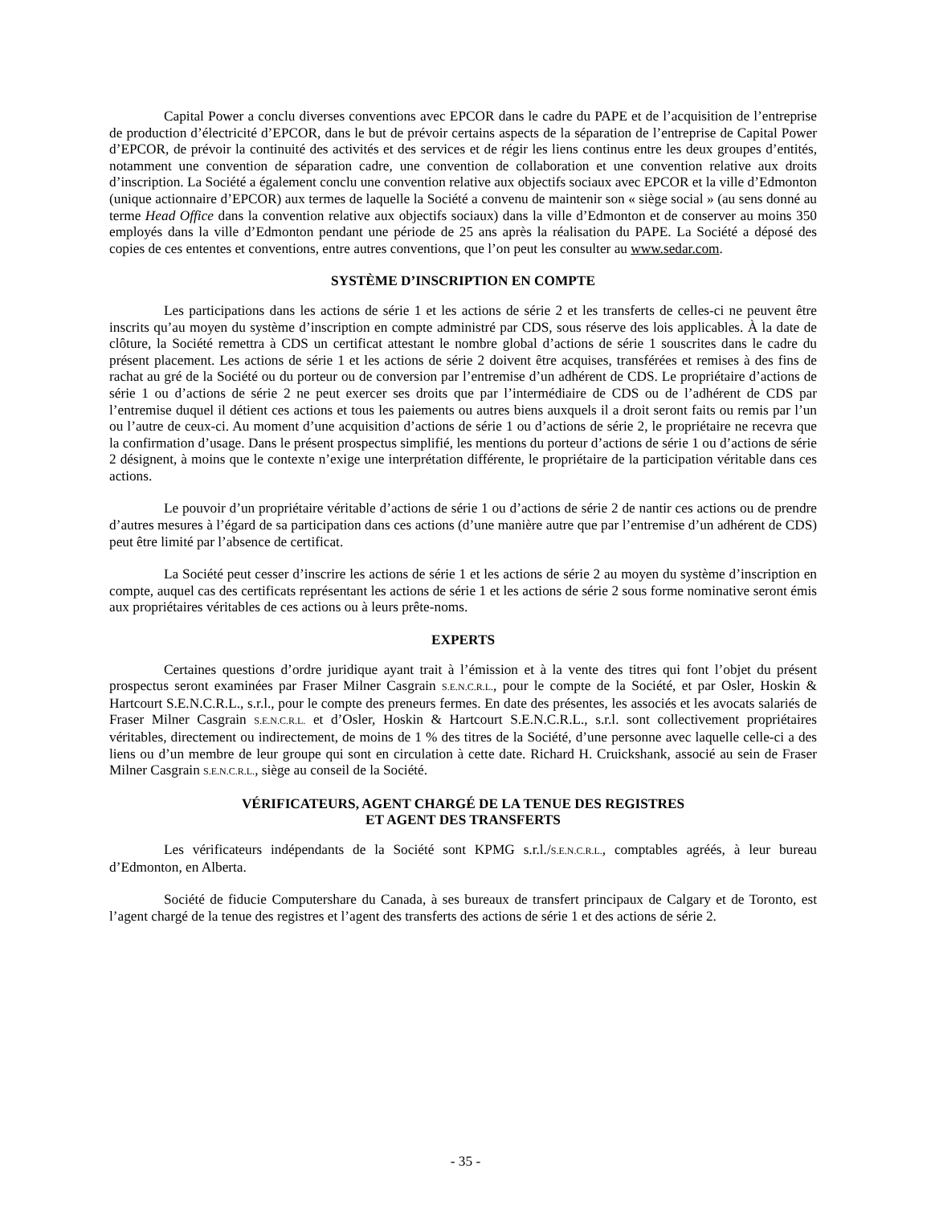Capital Power a conclu diverses conventions avec EPCOR dans le cadre du PAPE et de l’acquisition de l’entreprise de production d’électricité d’EPCOR, dans le but de prévoir certains aspects de la séparation de l’entreprise de Capital Power d’EPCOR, de prévoir la continuité des activités et des services et de régir les liens continus entre les deux groupes d’entités, notamment une convention de séparation cadre, une convention de collaboration et une convention relative aux droits d’inscription. La Société a également conclu une convention relative aux objectifs sociaux avec EPCOR et la ville d’Edmonton (unique actionnaire d’EPCOR) aux termes de laquelle la Société a convenu de maintenir son « siège social » (au sens donné au terme Head Office dans la convention relative aux objectifs sociaux) dans la ville d’Edmonton et de conserver au moins 350 employés dans la ville d’Edmonton pendant une période de 25 ans après la réalisation du PAPE. La Société a déposé des copies de ces ententes et conventions, entre autres conventions, que l’on peut les consulter au www.sedar.com.
SYSTÈME D’INSCRIPTION EN COMPTE
Les participations dans les actions de série 1 et les actions de série 2 et les transferts de celles-ci ne peuvent être inscrits qu’au moyen du système d’inscription en compte administré par CDS, sous réserve des lois applicables. À la date de clôture, la Société remettra à CDS un certificat attestant le nombre global d’actions de série 1 souscrites dans le cadre du présent placement. Les actions de série 1 et les actions de série 2 doivent être acquises, transférées et remises à des fins de rachat au gré de la Société ou du porteur ou de conversion par l’entremise d’un adhérent de CDS. Le propriétaire d’actions de série 1 ou d’actions de série 2 ne peut exercer ses droits que par l’intermédiaire de CDS ou de l’adhérent de CDS par l’entremise duquel il détient ces actions et tous les paiements ou autres biens auxquels il a droit seront faits ou remis par l’un ou l’autre de ceux-ci. Au moment d’une acquisition d’actions de série 1 ou d’actions de série 2, le propriétaire ne recevra que la confirmation d’usage. Dans le présent prospectus simplifié, les mentions du porteur d’actions de série 1 ou d’actions de série 2 désignent, à moins que le contexte n’exige une interprétation différente, le propriétaire de la participation véritable dans ces actions.
Le pouvoir d’un propriétaire véritable d’actions de série 1 ou d’actions de série 2 de nantir ces actions ou de prendre d’autres mesures à l’égard de sa participation dans ces actions (d’une manière autre que par l’entremise d’un adhérent de CDS) peut être limité par l’absence de certificat.
La Société peut cesser d’inscrire les actions de série 1 et les actions de série 2 au moyen du système d’inscription en compte, auquel cas des certificats représentant les actions de série 1 et les actions de série 2 sous forme nominative seront émis aux propriétaires véritables de ces actions ou à leurs prête-noms.
EXPERTS
Certaines questions d’ordre juridique ayant trait à l’émission et à la vente des titres qui font l’objet du présent prospectus seront examinées par Fraser Milner Casgrain S.E.N.C.R.L., pour le compte de la Société, et par Osler, Hoskin & Hartcourt S.E.N.C.R.L., s.r.l., pour le compte des preneurs fermes. En date des présentes, les associés et les avocats salariés de Fraser Milner Casgrain S.E.N.C.R.L. et d’Osler, Hoskin & Hartcourt S.E.N.C.R.L., s.r.l. sont collectivement propriétaires véritables, directement ou indirectement, de moins de 1 % des titres de la Société, d’une personne avec laquelle celle-ci a des liens ou d’un membre de leur groupe qui sont en circulation à cette date. Richard H. Cruickshank, associé au sein de Fraser Milner Casgrain S.E.N.C.R.L., siège au conseil de la Société.
VÉRIFICATEURS, AGENT CHARGÉ DE LA TENUE DES REGISTRES
ET AGENT DES TRANSFERTS
Les vérificateurs indépendants de la Société sont KPMG s.r.l./S.E.N.C.R.L., comptables agréés, à leur bureau d’Edmonton, en Alberta.
Société de fiducie Computershare du Canada, à ses bureaux de transfert principaux de Calgary et de Toronto, est l’agent chargé de la tenue des registres et l’agent des transferts des actions de série 1 et des actions de série 2.
- 35 -